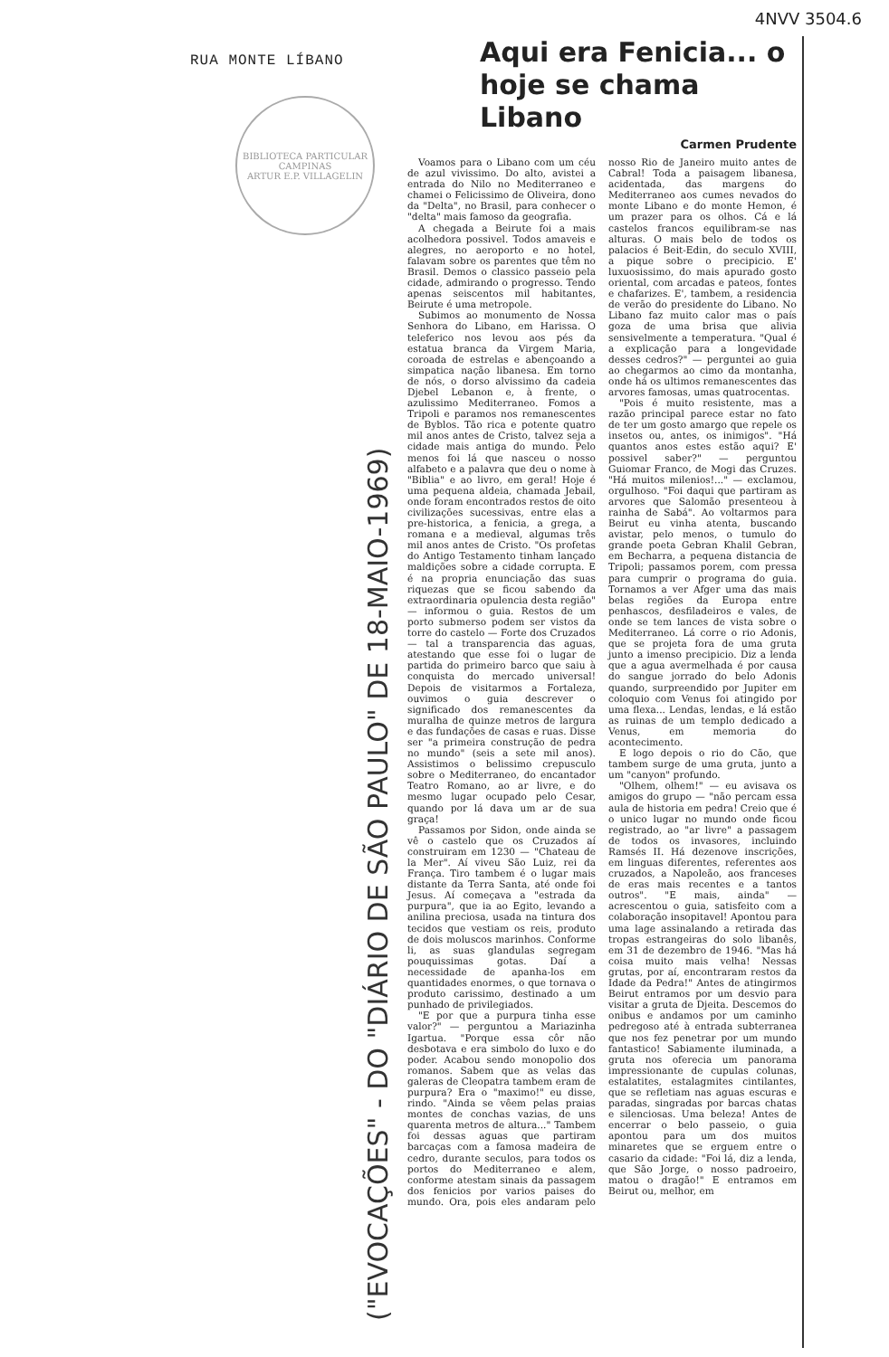4NVV 3504.6
RUA MONTE LÍBANO
BIBLIOTECA PARTICULAR
CAMPINAS
ARTUR E.P. VILLAGELIN
("EVOCAÇÕES" - DO "DIÁRIO DE SÃO PAULO" DE 18-MAIO-1969)
Aqui era Fenicia... o
hoje se chama Libano
Carmen Prudente
Voamos para o Libano com um céu de azul vivissimo. Do alto, avistei a entrada do Nilo no Mediterraneo e chamei o Felicissimo de Oliveira, dono da "Delta", no Brasil, para conhecer o "delta" mais famoso da geografia.
A chegada a Beirute foi a mais acolhedora possivel. Todos amaveis e alegres, no aeroporto e no hotel, falavam sobre os parentes que têm no Brasil. Demos o classico passeio pela cidade, admirando o progresso. Tendo apenas seiscentos mil habitantes, Beirute é uma metropole.
Subimos ao monumento de Nossa Senhora do Libano, em Harissa. O teleferico nos levou aos pés da estatua branca da Virgem Maria, coroada de estrelas e abençoando a simpatica nação libanesa. Em torno de nós, o dorso alvissimo da cadeia Djebel Lebanon e, à frente, o azulissimo Mediterraneo. Fomos a Tripoli e paramos nos remanescentes de Byblos. Tão rica e potente quatro mil anos antes de Cristo, talvez seja a cidade mais antiga do mundo. Pelo menos foi lá que nasceu o nosso alfabeto e a palavra que deu o nome à "Biblia" e ao livro, em geral! Hoje é uma pequena aldeia, chamada Jebail, onde foram encontrados restos de oito civilizações sucessivas, entre elas a pre-historica, a fenicia, a grega, a romana e a medieval, algumas três mil anos antes de Cristo. "Os profetas do Antigo Testamento tinham lançado maldições sobre a cidade corrupta. E é na propria enunciação das suas riquezas que se ficou sabendo da extraordinaria opulencia desta região" — informou o guia. Restos de um porto submerso podem ser vistos da torre do castelo — Forte dos Cruzados — tal a transparencia das aguas, atestando que esse foi o lugar de partida do primeiro barco que saiu à conquista do mercado universal! Depois de visitarmos a Fortaleza, ouvimos o guia descrever o significado dos remanescentes da muralha de quinze metros de largura e das fundações de casas e ruas. Disse ser "a primeira construção de pedra no mundo" (seis a sete mil anos). Assistimos o belissimo crepusculo sobre o Mediterraneo, do encantador Teatro Romano, ao ar livre, e do mesmo lugar ocupado pelo Cesar, quando por lá dava um ar de sua graça!
Passamos por Sidon, onde ainda se vê o castelo que os Cruzados aí construiram em 1230 — "Chateau de la Mer". Aí viveu São Luiz, rei da França. Tiro tambem é o lugar mais distante da Terra Santa, até onde foi Jesus. Aí começava a "estrada da purpura", que ia ao Egito, levando a anilina preciosa, usada na tintura dos tecidos que vestiam os reis, produto de dois moluscos marinhos. Conforme li, as suas glandulas segregam pouquissimas gotas. Daí a necessidade de apanha-los em quantidades enormes, o que tornava o produto carissimo, destinado a um punhado de privilegiados.
"E por que a purpura tinha esse valor?" — perguntou a Mariazinha Igartua. "Porque essa côr não desbotava e era simbolo do luxo e do poder. Acabou sendo monopolio dos romanos. Sabem que as velas das galeras de Cleopatra tambem eram de purpura? Era o "maximo!" eu disse, rindo. "Ainda se vêem pelas praias montes de conchas vazias, de uns quarenta metros de altura..." Tambem foi dessas aguas que partiram barcaças com a famosa madeira de cedro, durante seculos, para todos os portos do Mediterraneo e alem, conforme atestam sinais da passagem dos fenicios por varios paises do mundo. Ora, pois eles andaram pelo nosso Rio de Janeiro muito antes de Cabral! Toda a paisagem libanesa, acidentada, das margens do Mediterraneo aos cumes nevados do monte Libano e do monte Hemon, é um prazer para os olhos. Cá e lá castelos francos equilibram-se nas alturas. O mais belo de todos os palacios é Beit-Edin, do seculo XVIII, a pique sobre o precipicio. E' luxuosissimo, do mais apurado gosto oriental, com arcadas e pateos, fontes e chafarizes. E', tambem, a residencia de verão do presidente do Libano. No Libano faz muito calor mas o país goza de uma brisa que alivia sensivelmente a temperatura. "Qual é a explicação para a longevidade desses cedros?" — perguntei ao guia ao chegarmos ao cimo da montanha, onde há os ultimos remanescentes das arvores famosas, umas quatrocentas.
"Pois é muito resistente, mas a razão principal parece estar no fato de ter um gosto amargo que repele os insetos ou, antes, os inimigos". "Há quantos anos estes estão aqui? E' possivel saber?" — perguntou Guiomar Franco, de Mogi das Cruzes. "Há muitos milenios!..." — exclamou, orgulhoso. "Foi daqui que partiram as arvores que Salomão presenteou à rainha de Sabá". Ao voltarmos para Beirut eu vinha atenta, buscando avistar, pelo menos, o tumulo do grande poeta Gebran Khalil Gebran, em Becharra, a pequena distancia de Tripoli; passamos porem, com pressa para cumprir o programa do guia. Tornamos a ver Afger uma das mais belas regiões da Europa entre penhascos, desfiladeiros e vales, de onde se tem lances de vista sobre o Mediterraneo. Lá corre o rio Adonis, que se projeta fora de uma gruta junto a imenso precipicio. Diz a lenda que a agua avermelhada é por causa do sangue jorrado do belo Adonis quando, surpreendido por Jupiter em coloquio com Venus foi atingido por uma flexa... Lendas, lendas, e lá estão as ruinas de um templo dedicado a Venus, em memoria do acontecimento.
E logo depois o rio do Cão, que tambem surge de uma gruta, junto a um "canyon" profundo.
"Olhem, olhem!" — eu avisava os amigos do grupo — "não percam essa aula de historia em pedra! Creio que é o unico lugar no mundo onde ficou registrado, ao "ar livre" a passagem de todos os invasores, incluindo Ramsés II. Há dezenove inscrições, em linguas diferentes, referentes aos cruzados, a Napoleão, aos franceses de eras mais recentes e a tantos outros". "E mais, ainda" — acrescentou o guia, satisfeito com a colaboração insopitavel! Apontou para uma lage assinalando a retirada das tropas estrangeiras do solo libanês, em 31 de dezembro de 1946. "Mas há coisa muito mais velha! Nessas grutas, por aí, encontraram restos da Idade da Pedra!" Antes de atingirmos Beirut entramos por um desvio para visitar a gruta de Djeita. Descemos do onibus e andamos por um caminho pedregoso até à entrada subterranea que nos fez penetrar por um mundo fantastico! Sabiamente iluminada, a gruta nos oferecia um panorama impressionante de cupulas colunas, estalatites, estalagmites cintilantes, que se refletiam nas aguas escuras e paradas, singradas por barcas chatas e silenciosas. Uma beleza! Antes de encerrar o belo passeio, o guia apontou para um dos muitos minaretes que se erguem entre o casario da cidade: "Foi lá, diz a lenda, que São Jorge, o nosso padroeiro, matou o dragão!" E entramos em Beirut ou, melhor, em